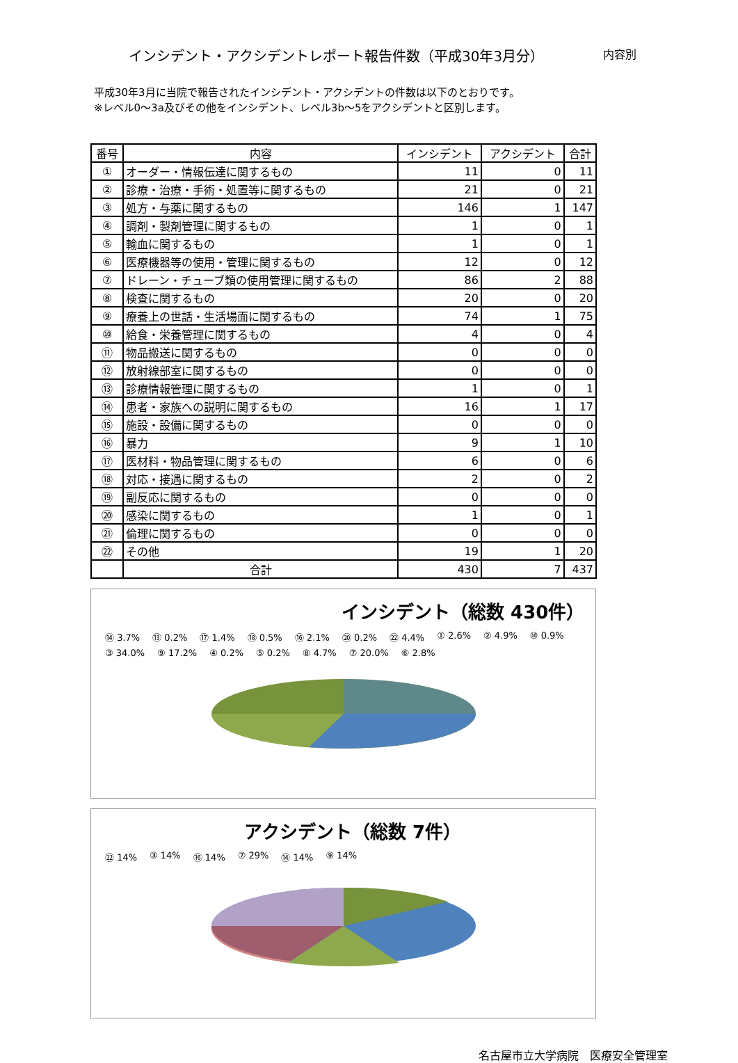インシデント・アクシデントレポート報告件数（平成30年3月分） 内容別
平成30年3月に当院で報告されたインシデント・アクシデントの件数は以下のとおりです。
※レベル0～3a及びその他をインシデント、レベル3b～5をアクシデントと区別します。
| 番号 | 内容 | インシデント | アクシデント | 合計 |
| --- | --- | --- | --- | --- |
| ① | オーダー・情報伝達に関するもの | 11 | 0 | 11 |
| ② | 診療・治療・手術・処置等に関するもの | 21 | 0 | 21 |
| ③ | 処方・与薬に関するもの | 146 | 1 | 147 |
| ④ | 調剤・製剤管理に関するもの | 1 | 0 | 1 |
| ⑤ | 輸血に関するもの | 1 | 0 | 1 |
| ⑥ | 医療機器等の使用・管理に関するもの | 12 | 0 | 12 |
| ⑦ | ドレーン・チューブ類の使用管理に関するもの | 86 | 2 | 88 |
| ⑧ | 検査に関するもの | 20 | 0 | 20 |
| ⑨ | 療養上の世話・生活場面に関するもの | 74 | 1 | 75 |
| ⑩ | 給食・栄養管理に関するもの | 4 | 0 | 4 |
| ⑪ | 物品搬送に関するもの | 0 | 0 | 0 |
| ⑫ | 放射線部室に関するもの | 0 | 0 | 0 |
| ⑬ | 診療情報管理に関するもの | 1 | 0 | 1 |
| ⑭ | 患者・家族への説明に関するもの | 16 | 1 | 17 |
| ⑮ | 施設・設備に関するもの | 0 | 0 | 0 |
| ⑯ | 暴力 | 9 | 1 | 10 |
| ⑰ | 医材料・物品管理に関するもの | 6 | 0 | 6 |
| ⑱ | 対応・接遇に関するもの | 2 | 0 | 2 |
| ⑲ | 副反応に関するもの | 0 | 0 | 0 |
| ⑳ | 感染に関するもの | 1 | 0 | 1 |
| ㉑ | 倫理に関するもの | 0 | 0 | 0 |
| ㉒ | その他 | 19 | 1 | 20 |
| | 合計 | 430 | 7 | 437 |
インシデント（総数 430件）
⑭ 3.7% ⑬ 0.2% ⑰ 1.4% ⑱ 0.5% ⑯ 2.1% ⑳ 0.2% ㉒ 4.4% ① 2.6% ② 4.9% ⑩ 0.9% ③ 34.0% ⑨ 17.2% ④ 0.2% ⑤ 0.2% ⑧ 4.7% ⑦ 20.0% ⑥ 2.8%
アクシデント（総数 7件）
㉒ 14% ③ 14% ⑯ 14% ⑦ 29% ⑭ 14% ⑨ 14%
名古屋市立大学病院　医療安全管理室